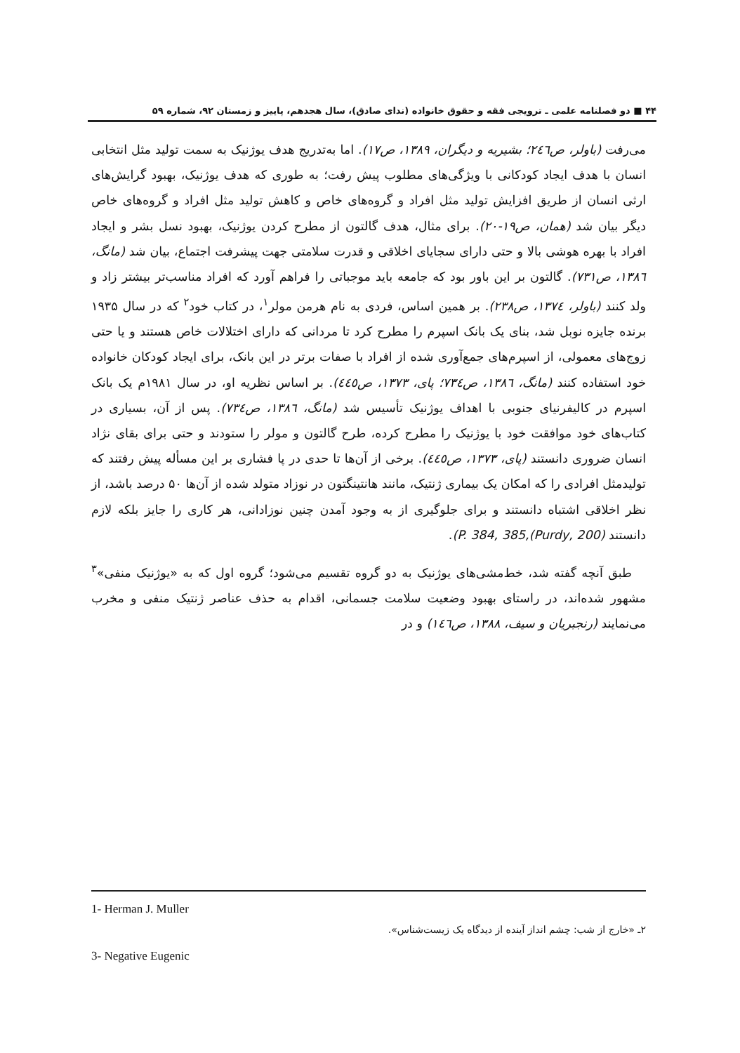۴۴ ■ دو فصلنامه علمی ـ ترویجی فقه و حقوق خانواده (ندای صادق)، سال هجدهم، پاییز و زمستان ۹۲، شماره ۵۹
می‌رفت (باولر، ص۲٤٦؛ بشیریه و دیگران، ۱۳۸۹، ص۱۷). اما به‌تدریج هدف یوژنیک به سمت تولید مثل انتخابی انسان با هدف ایجاد کودکانی با ویژگی‌های مطلوب پیش رفت؛ به طوری که هدف یوژنیک، بهبود گرایش‌های ارثی انسان از طریق افزایش تولید مثل افراد و گروه‌های خاص و کاهش تولید مثل افراد و گروه‌های خاص دیگر بیان شد (همان، ص۱۹-۲۰). برای مثال، هدف گالتون از مطرح کردن یوژنیک، بهبود نسل بشر و ایجاد افراد با بهره هوشی بالا و حتی دارای سجایای اخلاقی و قدرت سلامتی جهت پیشرفت اجتماع، بیان شد (مانگ، ۱۳۸٦، ص۷۳۱). گالتون بر این باور بود که جامعه باید موجباتی را فراهم آورد که افراد مناسب‌تر بیشتر زاد و ولد کنند (باولر، ۱۳۷٤، ص۲۳۸). بر همین اساس، فردی به نام هرمن مولر<sup>۱</sup>، در کتاب خود<sup>۲</sup> که در سال ۱۹۳۵ برنده جایزه نوبل شد، بنای یک بانک اسپرم را مطرح کرد تا مردانی که دارای اختلالات خاص هستند و یا حتی زوج‌های معمولی، از اسپرم‌های جمع‌آوری شده از افراد با صفات برتر در این بانک، برای ایجاد کودکان خانواده خود استفاده کنند (مانگ، ۱۳۸٦، ص۷۳٤؛ پای، ۱۳۷۳، ص٤٤٥). بر اساس نظریه او، در سال ۱۹۸۱م یک بانک اسپرم در کالیفرنیای جنوبی با اهداف یوژنیک تأسیس شد (مانگ، ۱۳۸٦، ص۷۳٤). پس از آن، بسیاری در کتاب‌های خود موافقت خود با یوژنیک را مطرح کرده، طرح گالتون و مولر را ستودند و حتی برای بقای نژاد انسان ضروری دانستند (پای، ۱۳۷۳، ص٤٤٥). برخی از آن‌ها تا حدی در پا فشاری بر این مسأله پیش رفتند که تولیدمثل افرادی را که امکان یک بیماری ژنتیک، مانند هانتینگتون در نوزاد متولد شده از آن‌ها ۵۰ درصد باشد، از نظر اخلاقی اشتباه دانستند و برای جلوگیری از به وجود آمدن چنین نوزادانی، هر کاری را جایز بلکه لازم دانستند (Purdy, 200),P. 384, 385).
طبق آنچه گفته شد، خط‌مشی‌های یوژنیک به دو گروه تقسیم می‌شود؛ گروه اول که به «یوژنیک منفی»<sup>۳</sup> مشهور شده‌اند، در راستای بهبود وضعیت سلامت جسمانی، اقدام به حذف عناصر ژنتیک منفی و مخرب می‌نمایند (رنجبریان و سیف، ۱۳۸۸، ص۱٤٦) و در
1- Herman J. Muller
۲ـ «خارج از شب: چشم انداز آینده از دیدگاه یک زیست‌شناس».
3- Negative Eugenic